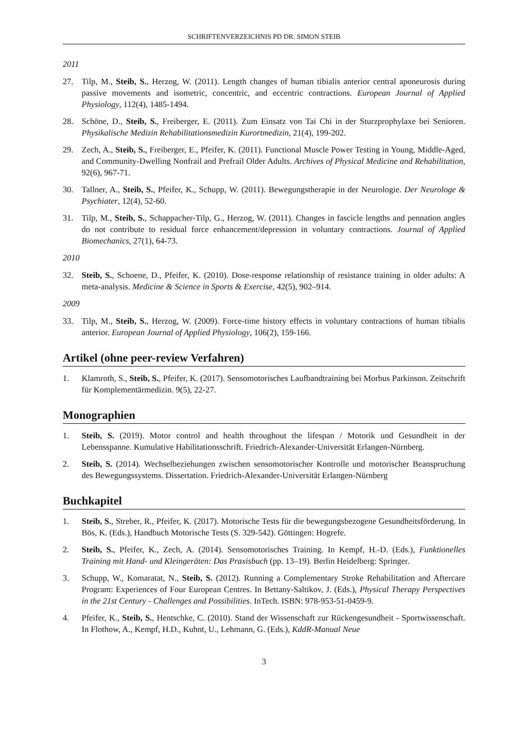SCHRIFTENVERZEICHNIS PD DR. SIMON STEIB
2011
27. Tilp, M., Steib, S., Herzog, W. (2011). Length changes of human tibialis anterior central aponeu­rosis during passive movements and isometric, concentric, and eccentric contractions. European Journal of Applied Physiology, 112(4), 1485-1494.
28. Schöne, D., Steib, S., Freiberger, E. (2011). Zum Einsatz von Tai Chi in der Sturzprophylaxe bei Senioren. Physikalische Medizin Rehabilitationsmedizin Kurortmedizin, 21(4), 199-202.
29. Zech, A., Steib, S., Freiberger, E., Pfeifer, K. (2011). Functional Muscle Power Testing in Young, Middle-Aged, and Community-Dwelling Nonfrail and Prefrail Older Adults. Archives of Physical Medicine and Rehabilitation, 92(6), 967-71.
30. Tallner, A., Steib, S., Pfeifer, K., Schupp, W. (2011). Bewegungstherapie in der Neurologie. Der Neurologe & Psychiater, 12(4), 52-60.
31. Tilp, M., Steib, S., Schappacher-Tilp, G., Herzog, W. (2011). Changes in fascicle lengths and pen­nation angles do not contribute to residual force enhancement/depression in voluntary contractions. Journal of Applied Biomechanics, 27(1), 64-73.
2010
32. Steib, S., Schoene, D., Pfeifer, K. (2010). Dose-response relationship of resistance training in older adults: A meta-analysis. Medicine & Science in Sports & Exercise, 42(5), 902–914.
2009
33. Tilp, M., Steib, S., Herzog, W. (2009). Force-time history effects in voluntary contractions of hu­man tibialis anterior. European Journal of Applied Physiology, 106(2), 159-166.
Artikel (ohne peer-review Verfahren)
1. Klamroth, S., Steib, S., Pfeifer, K. (2017). Sensomotorisches Laufbandtraining bei Morbus Parkin­son. Zeitschrift für Komplementärmedizin. 9(5), 22-27.
Monographien
1. Steib, S. (2019). Motor control and health throughout the lifespan / Motorik und Gesundheit in der Lebensspanne. Kumulative Habilitationsschrift. Friedrich-Alexander-Universität Erlangen-Nürn­berg.
2. Steib, S. (2014). Wechselbeziehungen zwischen sensomotorischer Kontrolle und motorischer Be­anspruchung des Bewegungssystems. Dissertation. Friedrich-Alexander-Universität Erlangen-Nürnberg
Buchkapitel
1. Steib, S., Streber, R., Pfeifer, K. (2017). Motorische Tests für die bewegungsbezogene Gesund­heitsförderung. In Bös, K. (Eds.), Handbuch Motorische Tests (S. 329-542). Göttingen: Hogrefe.
2. Steib, S., Pfeifer, K., Zech, A. (2014). Sensomotorisches Training. In Kempf, H.-D. (Eds.), Funk­tionelles Training mit Hand- und Kleingeräten: Das Praxisbuch (pp. 13–19). Berlin Heidelberg: Springer.
3. Schupp, W., Komaratat, N., Steib, S. (2012). Running a Complementary Stroke Rehabilitation and Aftercare Program: Experiences of Four European Centres. In Bettany-Saltikov, J. (Eds.), Physical Therapy Perspectives in the 21st Century - Challenges and Possibilities. InTech. ISBN: 978-953-51-0459-9.
4. Pfeifer, K., Steib, S., Hentschke, C. (2010). Stand der Wissenschaft zur Rückengesundheit - Sport­wissenschaft. In Flothow, A., Kempf, H.D., Kuhnt, U., Lehmann, G. (Eds.), KddR-Manual Neue
3